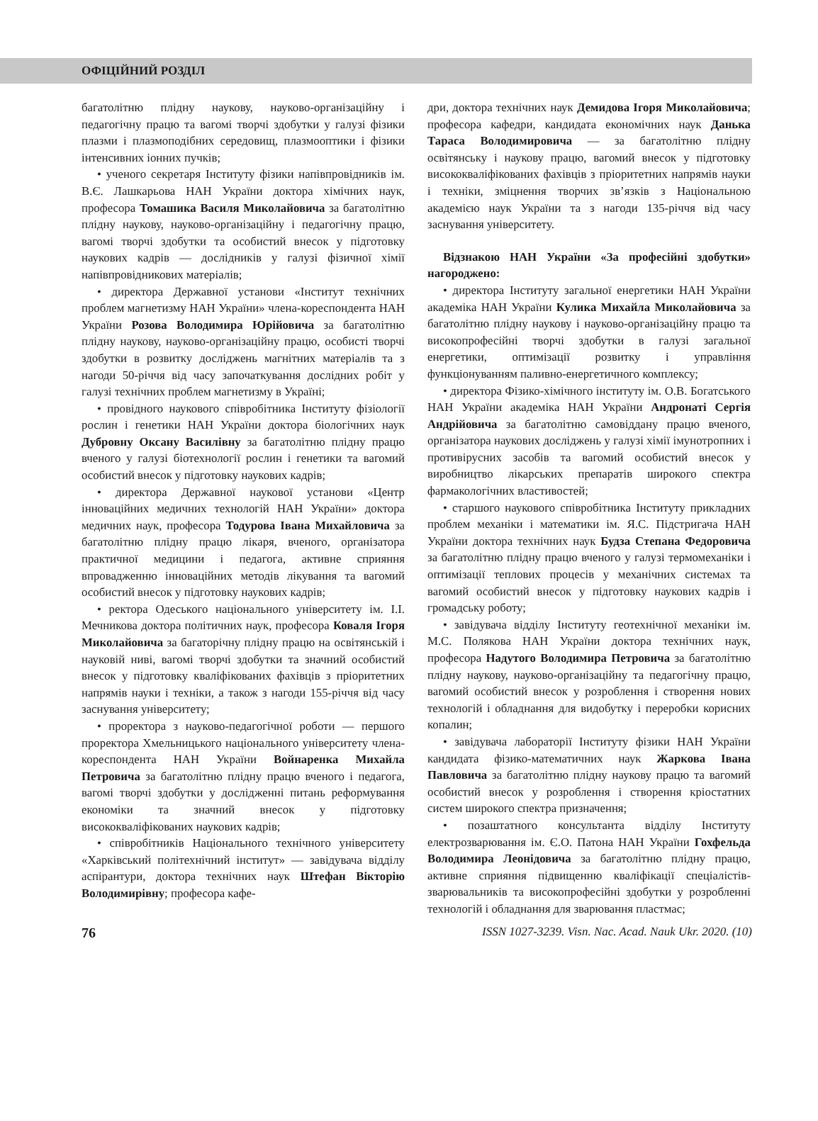ОФІЦІЙНИЙ РОЗДІЛ
багатолітню плідну наукову, науково-організаційну і педагогічну працю та вагомі творчі здобутки у галузі фізики плазми і плазмоподібних середовищ, плазмооптики і фізики інтенсивних іонних пучків;
• ученого секретаря Інституту фізики напівпровідників ім. В.Є. Лашкарьова НАН України доктора хімічних наук, професора Томашика Василя Миколайовича за багатолітню плідну наукову, науково-організаційну і педагогічну працю, вагомі творчі здобутки та особистий внесок у підготовку наукових кадрів — дослідників у галузі фізичної хімії напівпровідникових матеріалів;
• директора Державної установи «Інститут технічних проблем магнетизму НАН України» члена-кореспондента НАН України Розова Володимира Юрійовича за багатолітню плідну наукову, науково-організаційну працю, особисті творчі здобутки в розвитку досліджень магнітних матеріалів та з нагоди 50-річчя від часу започаткування дослідних робіт у галузі технічних проблем магнетизму в Україні;
• провідного наукового співробітника Інституту фізіології рослин і генетики НАН України доктора біологічних наук Дубровну Оксану Василівну за багатолітню плідну працю вченого у галузі біотехнології рослин і генетики та вагомий особистий внесок у підготовку наукових кадрів;
• директора Державної наукової установи «Центр інноваційних медичних технологій НАН України» доктора медичних наук, професора Тодурова Івана Михайловича за багатолітню плідну працю лікаря, вченого, організатора практичної медицини і педагога, активне сприяння впровадженню інноваційних методів лікування та вагомий особистий внесок у підготовку наукових кадрів;
• ректора Одеського національного університету ім. І.І. Мечникова доктора політичних наук, професора Коваля Ігоря Миколайовича за багаторічну плідну працю на освітянській і науковій ниві, вагомі творчі здобутки та значний особистий внесок у підготовку кваліфікованих фахівців з пріоритетних напрямів науки і техніки, а також з нагоди 155-річчя від часу заснування університету;
• проректора з науково-педагогічної роботи — першого проректора Хмельницького національного університету члена-кореспондента НАН України Войнаренка Михайла Петровича за багатолітню плідну працю вченого і педагога, вагомі творчі здобутки у дослідженні питань реформування економіки та значний внесок у підготовку висококваліфікованих наукових кадрів;
• співробітників Національного технічного університету «Харківський політехнічний інститут» — завідувача відділу аспірантури, доктора технічних наук Штефан Вікторію Володимирівну; професора кафе-
дри, доктора технічних наук Демидова Ігоря Миколайовича; професора кафедри, кандидата економічних наук Данька Тараса Володимировича — за багатолітню плідну освітянську і наукову працю, вагомий внесок у підготовку висококваліфікованих фахівців з пріоритетних напрямів науки і техніки, зміцнення творчих зв’язків з Національною академією наук України та з нагоди 135-річчя від часу заснування університету.
Відзнакою НАН України «За професійні здобутки» нагороджено:
• директора Інституту загальної енергетики НАН України академіка НАН України Кулика Михайла Миколайовича за багатолітню плідну наукову і науково-організаційну працю та високопрофесійні творчі здобутки в галузі загальної енергетики, оптимізації розвитку і управління функціонуванням паливно-енергетичного комплексу;
• директора Фізико-хімічного інституту ім. О.В. Богатського НАН України академіка НАН України Андронаті Сергія Андрійовича за багатолітню самовіддану працю вченого, організатора наукових досліджень у галузі хімії імунотропних і противірусних засобів та вагомий особистий внесок у виробництво лікарських препаратів широкого спектра фармакологічних властивостей;
• старшого наукового співробітника Інституту прикладних проблем механіки і математики ім. Я.С. Підстригача НАН України доктора технічних наук Будза Степана Федоровича за багатолітню плідну працю вченого у галузі термомеханіки і оптимізації теплових процесів у механічних системах та вагомий особистий внесок у підготовку наукових кадрів і громадську роботу;
• завідувача відділу Інституту геотехнічної механіки ім. М.С. Полякова НАН України доктора технічних наук, професора Надутого Володимира Петровича за багатолітню плідну наукову, науково-організаційну та педагогічну працю, вагомий особистий внесок у розроблення і створення нових технологій і обладнання для видобутку і переробки корисних копалин;
• завідувача лабораторії Інституту фізики НАН України кандидата фізико-математичних наук Жаркова Івана Павловича за багатолітню плідну наукову працю та вагомий особистий внесок у розроблення і створення кріостатних систем широкого спектра призначення;
• позаштатного консультанта відділу Інституту електрозварювання ім. Є.О. Патона НАН України Гохфельда Володимира Леонідовича за багатолітню плідну працю, активне сприяння підвищенню кваліфікації спеціалістів-зварювальників та високопрофесійні здобутки у розробленні технологій і обладнання для зварювання пластмас;
76 ISSN 1027-3239. Visn. Nac. Acad. Nauk Ukr. 2020. (10)